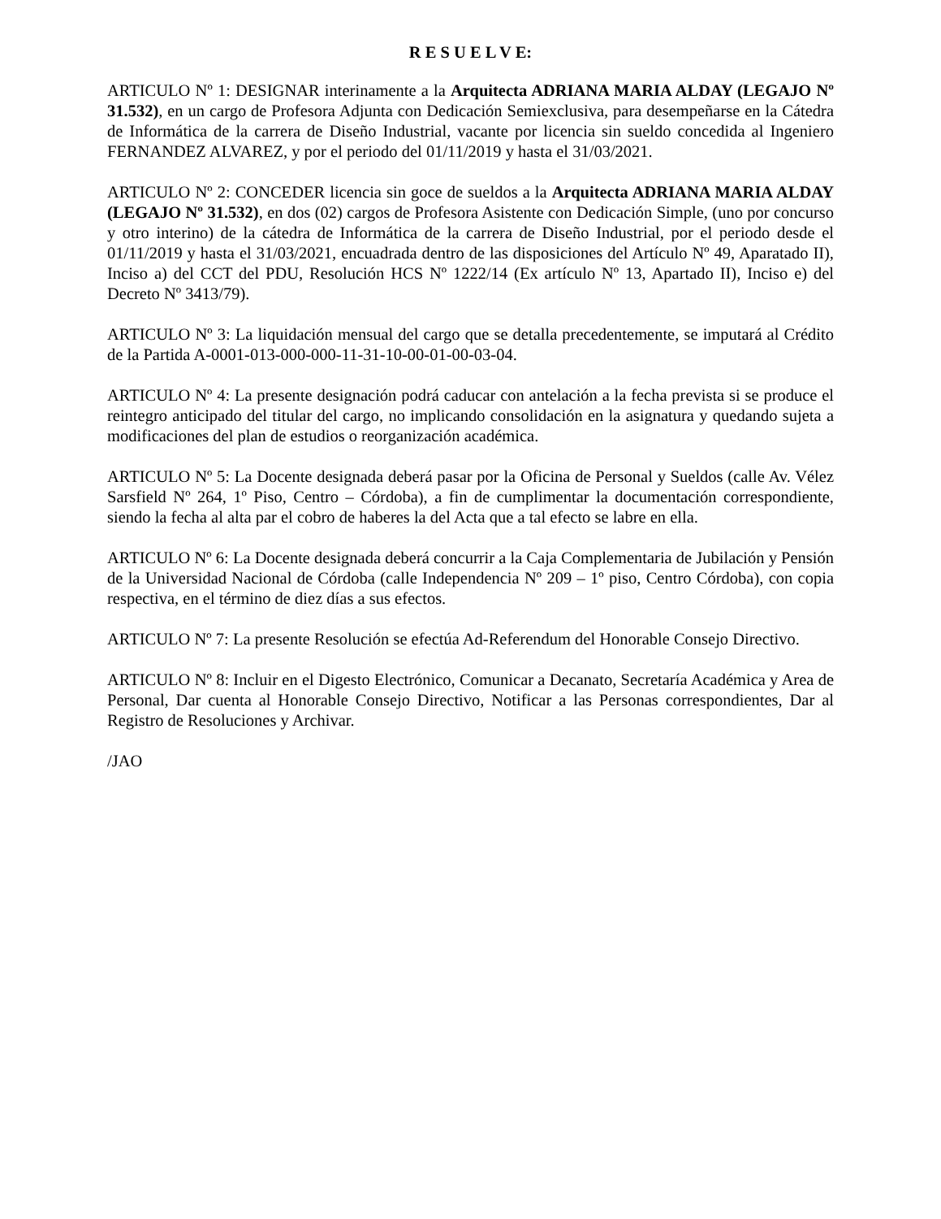R E S U E L V E:
ARTICULO Nº 1: DESIGNAR interinamente a la Arquitecta ADRIANA MARIA ALDAY (LEGAJO Nº 31.532), en un cargo de Profesora Adjunta con Dedicación Semiexclusiva, para desempeñarse en la Cátedra de Informática de la carrera de Diseño Industrial, vacante por licencia sin sueldo concedida al Ingeniero FERNANDEZ ALVAREZ, y por el periodo del 01/11/2019 y hasta el 31/03/2021.
ARTICULO Nº 2: CONCEDER licencia sin goce de sueldos a la Arquitecta ADRIANA MARIA ALDAY (LEGAJO Nº 31.532), en dos (02) cargos de Profesora Asistente con Dedicación Simple, (uno por concurso y otro interino) de la cátedra de Informática de la carrera de Diseño Industrial, por el periodo desde el 01/11/2019 y hasta el 31/03/2021, encuadrada dentro de las disposiciones del Artículo Nº 49, Aparatado II), Inciso a) del CCT del PDU, Resolución HCS Nº 1222/14 (Ex artículo Nº 13, Apartado II), Inciso e) del Decreto Nº 3413/79).
ARTICULO Nº 3: La liquidación mensual del cargo que se detalla precedentemente, se imputará al Crédito de la Partida A-0001-013-000-000-11-31-10-00-01-00-03-04.
ARTICULO Nº 4: La presente designación podrá caducar con antelación a la fecha prevista si se produce el reintegro anticipado del titular del cargo, no implicando consolidación en la asignatura y quedando sujeta a modificaciones del plan de estudios o reorganización académica.
ARTICULO Nº 5: La Docente designada deberá pasar por la Oficina de Personal y Sueldos (calle Av. Vélez Sarsfield Nº 264, 1º Piso, Centro – Córdoba), a fin de cumplimentar la documentación correspondiente, siendo la fecha al alta par el cobro de haberes la del Acta que a tal efecto se labre en ella.
ARTICULO Nº 6: La Docente designada deberá concurrir a la Caja Complementaria de Jubilación y Pensión de la Universidad Nacional de Córdoba (calle Independencia Nº 209 – 1º piso, Centro Córdoba), con copia respectiva, en el término de diez días a sus efectos.
ARTICULO Nº 7: La presente Resolución se efectúa Ad-Referendum del Honorable Consejo Directivo.
ARTICULO Nº 8: Incluir en el Digesto Electrónico, Comunicar a Decanato, Secretaría Académica y Area de Personal, Dar cuenta al Honorable Consejo Directivo, Notificar a las Personas correspondientes, Dar al Registro de Resoluciones y Archivar.
/JAO